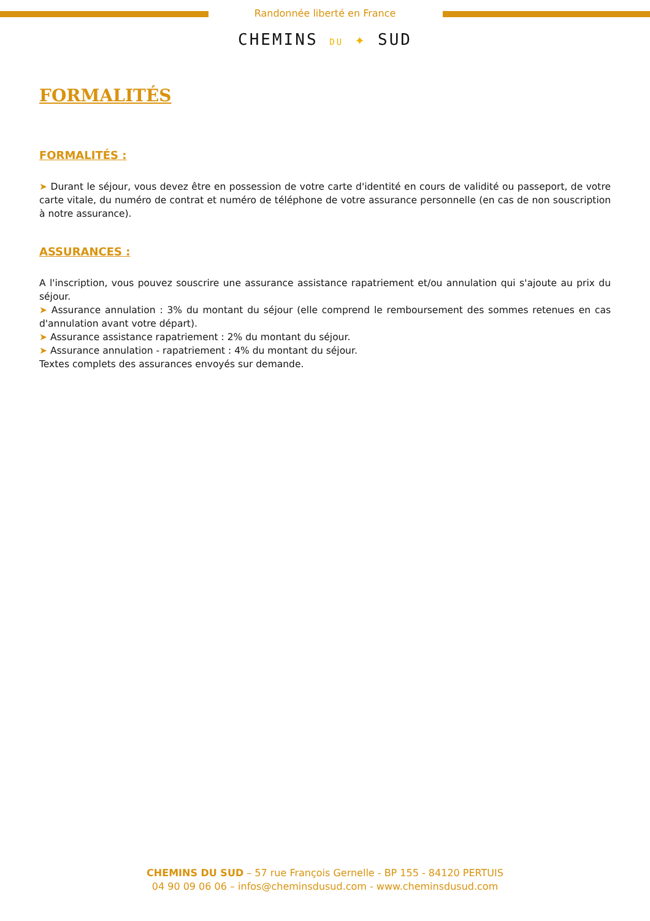Randonnée liberté en France
CHEMINS DU ✦ SUD
FORMALITÉS
FORMALITÉS :
➤ Durant le séjour, vous devez être en possession de votre carte d'identité en cours de validité ou passeport, de votre carte vitale, du numéro de contrat et numéro de téléphone de votre assurance personnelle (en cas de non souscription à notre assurance).
ASSURANCES :
A l'inscription, vous pouvez souscrire une assurance assistance rapatriement et/ou annulation qui s'ajoute au prix du séjour.
➤ Assurance annulation : 3% du montant du séjour (elle comprend le remboursement des sommes retenues en cas d'annulation avant votre départ).
➤ Assurance assistance rapatriement : 2% du montant du séjour.
➤ Assurance annulation - rapatriement : 4% du montant du séjour.
Textes complets des assurances envoyés sur demande.
CHEMINS DU SUD – 57 rue François Gernelle - BP 155 - 84120 PERTUIS
04 90 09 06 06 – infos@cheminsdusud.com - www.cheminsdusud.com